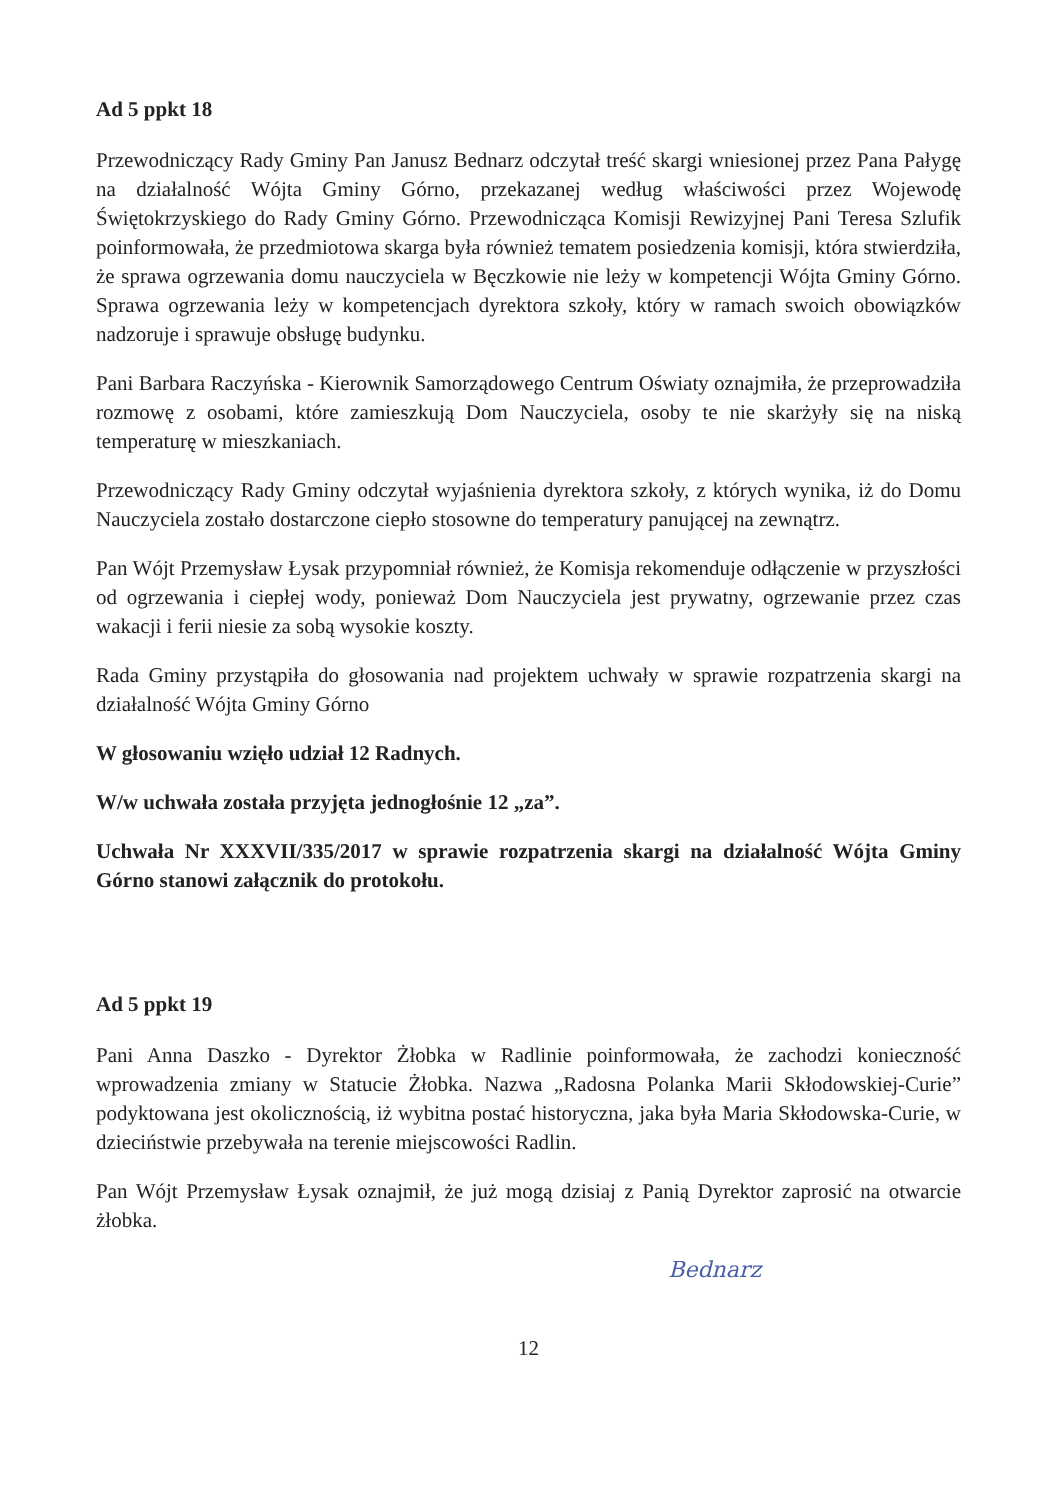Ad 5 ppkt 18
Przewodniczący Rady Gminy Pan Janusz Bednarz odczytał treść skargi wniesionej przez Pana Pałygę na działalność Wójta Gminy Górno, przekazanej według właściwości przez Wojewodę Świętokrzyskiego do Rady Gminy Górno. Przewodnicząca Komisji Rewizyjnej Pani Teresa Szlufik poinformowała, że przedmiotowa skarga była również tematem posiedzenia komisji, która stwierdziła, że sprawa ogrzewania domu nauczyciela w Bęczkowie nie leży w kompetencji Wójta Gminy Górno. Sprawa ogrzewania leży w kompetencjach dyrektora szkoły, który w ramach swoich obowiązków nadzoruje i sprawuje obsługę budynku.
Pani Barbara Raczyńska - Kierownik Samorządowego Centrum Oświaty oznajmiła, że przeprowadziła rozmowę z osobami, które zamieszkują Dom Nauczyciela, osoby te nie skarżyły się na niską temperaturę w mieszkaniach.
Przewodniczący Rady Gminy odczytał wyjaśnienia dyrektora szkoły, z których wynika, iż do Domu Nauczyciela zostało dostarczone ciepło stosowne do temperatury panującej na zewnątrz.
Pan Wójt Przemysław Łysak przypomniał również, że Komisja rekomenduje odłączenie w przyszłości od ogrzewania i ciepłej wody, ponieważ Dom Nauczyciela jest prywatny, ogrzewanie przez czas wakacji i ferii niesie za sobą wysokie koszty.
Rada Gminy przystąpiła do głosowania nad projektem uchwały w sprawie rozpatrzenia skargi na działalność Wójta Gminy Górno
W głosowaniu wzięło udział 12 Radnych.
W/w uchwała została przyjęta jednogłośnie 12 „za”.
Uchwała Nr XXXVII/335/2017 w sprawie rozpatrzenia skargi na działalność Wójta Gminy Górno stanowi załącznik do protokołu.
Ad 5 ppkt 19
Pani Anna Daszko - Dyrektor Żłobka w Radlinie poinformowała, że zachodzi konieczność wprowadzenia zmiany w Statucie Żłobka. Nazwa „Radosna Polanka Marii Skłodowskiej-Curie” podyktowana jest okolicznością, iż wybitna postać historyczna, jaka była Maria Skłodowska-Curie, w dzieciństwie przebywała na terenie miejscowości Radlin.
Pan Wójt Przemysław Łysak oznajmił, że już mogą dzisiaj z Panią Dyrektor zaprosić na otwarcie żłobka.
Bednarz
12